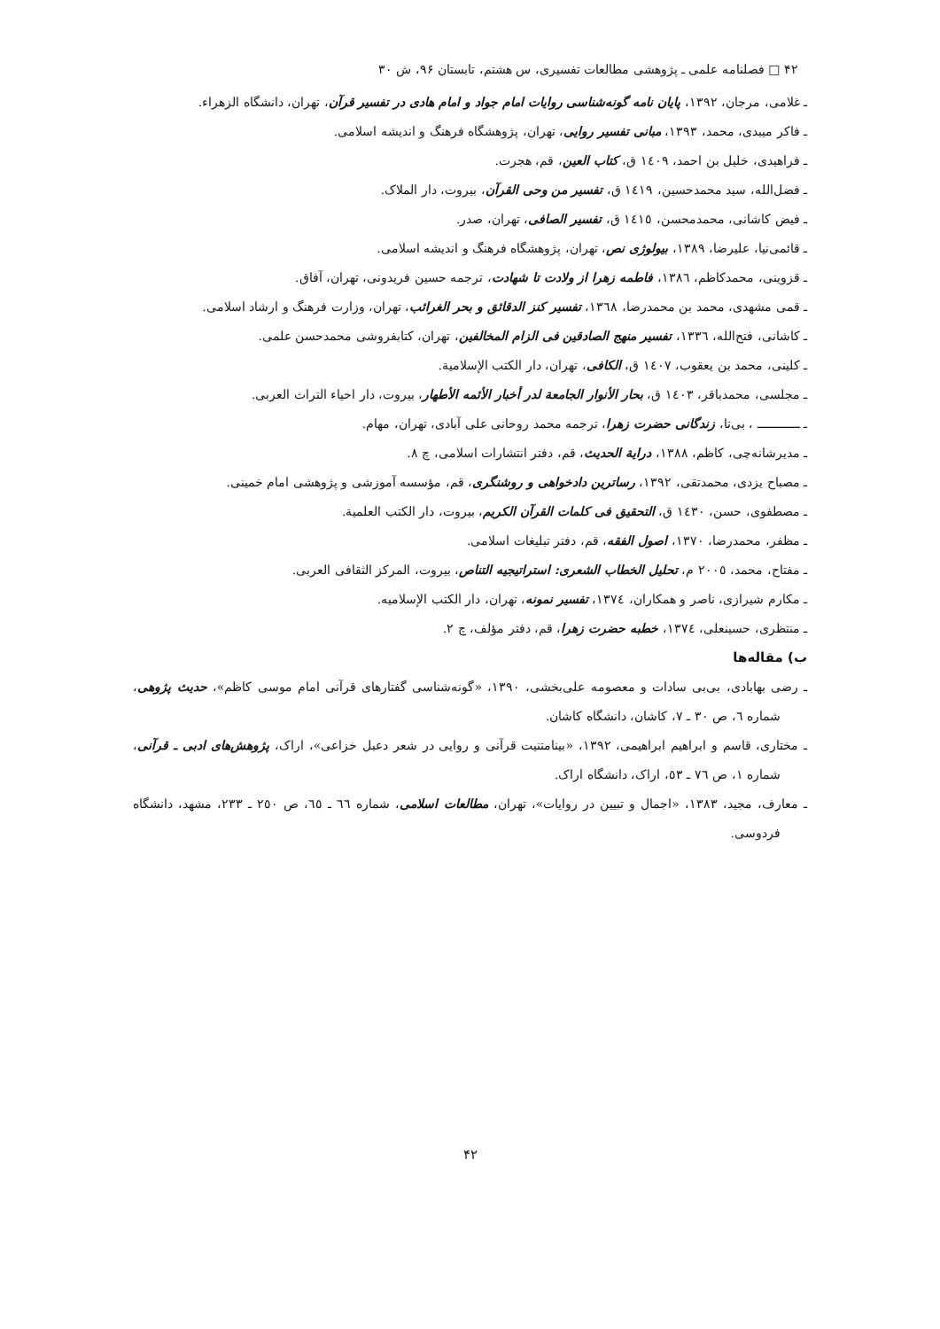۴۲ □ فصلنامه علمی ـ پژوهشی مطالعات تفسیری، س هشتم، تابستان ۹۶، ش ۳۰
ـ غلامی، مرجان، ۱۳۹۲، پایان نامه گونه‌شناسی روایات امام جواد و امام هادی در تفسیر قرآن، تهران، دانشگاه الزهراء.
ـ فاکر میبدی، محمد، ۱۳۹۳، مبانی تفسیر روایی، تهران، پژوهشگاه فرهنگ و اندیشه اسلامی.
ـ فراهیدی، خلیل بن احمد، ۱٤۰۹ ق، کتاب العین، قم، هجرت.
ـ فضل‌الله، سید محمدحسین، ۱٤۱۹ ق، تفسیر من وحی القرآن، بیروت، دار الملاک.
ـ فیض کاشانی، محمدمحسن، ۱٤۱٥ ق، تفسیر الصافی، تهران، صدر.
ـ قائمی‌نیا، علیرضا، ۱۳۸۹، بیولوژی نص، تهران، پژوهشگاه فرهنگ و اندیشه اسلامی.
ـ قزوینی، محمدکاظم، ۱۳۸٦، فاطمه زهرا از ولادت تا شهادت، ترجمه حسین فریدونی، تهران، آفاق.
ـ قمی مشهدی، محمد بن محمدرضا، ۱۳٦۸، تفسیر کنز الدقائق و بحر الغرائب، تهران، وزارت فرهنگ و ارشاد اسلامی.
ـ کاشانی، فتح‌الله، ۱۳۳٦، تفسیر منهج الصادقین فی الزام المخالفین، تهران، کتابفروشی محمدحسن علمی.
ـ کلینی، محمد بن یعقوب، ۱٤۰۷ ق، الکافی، تهران، دار الکتب الإسلامیة.
ـ مجلسی، محمدباقر، ۱٤۰۳ ق، بحار الأنوار الجامعة لدر أخبار الأئمه الأطهار، بیروت، دار احیاء التراث العربی.
ـ ــــــــــــ ، بی‌تا، زندگانی حضرت زهرا، ترجمه محمد روحانی علی آبادی، تهران، مهام.
ـ مدیرشانه‌چی، کاظم، ۱۳۸۸، درایة الحدیث، قم، دفتر انتشارات اسلامی، چ ۸.
ـ مصباح یزدی، محمدتقی، ۱۳۹۲، رساترین دادخواهی و روشنگری، قم، مؤسسه آموزشی و پژوهشی امام خمینی.
ـ مصطفوی، حسن، ۱٤۳۰ ق، التحقیق فی کلمات القرآن الکریم، بیروت، دار الکتب العلمیة.
ـ مظفر، محمدرضا، ۱۳۷۰، اصول الفقه، قم، دفتر تبلیغات اسلامی.
ـ مفتاح، محمد، ۲۰۰٥ م، تحلیل الخطاب الشعری: استراتیجیه التناص، بیروت، المرکز الثقافی العربی.
ـ مکارم شیرازی، ناصر و همکاران، ۱۳۷٤، تفسیر نمونه، تهران، دار الکتب الإسلامیه.
ـ منتظری، حسینعلی، ۱۳۷٤، خطبه حضرت زهرا، قم، دفتر مؤلف، چ ۲.
ب) مقاله‌ها
ـ رضی بهابادی، بی‌بی سادات و معصومه علی‌بخشی، ۱۳۹۰، «گونه‌شناسی گفتارهای قرآنی امام موسی کاظم»، حدیث پژوهی، شماره ٦، ص ۳۰ ـ ۷، کاشان، دانشگاه کاشان.
ـ مختاری، قاسم و ابراهیم ابراهیمی، ۱۳۹۲، «بینامتنیت قرآنی و روایی در شعر دعبل خزاعی»، اراک، پژوهش‌های ادبی ـ قرآنی، شماره ۱، ص ۷٦ ـ ٥۳، اراک، دانشگاه اراک.
ـ معارف، مجید، ۱۳۸۳، «اجمال و تبیین در روایات»، تهران، مطالعات اسلامی، شماره ٦٦ ـ ٦٥، ص ۲٥۰ ـ ۲۳۳، مشهد، دانشگاه فردوسی.
۴۲